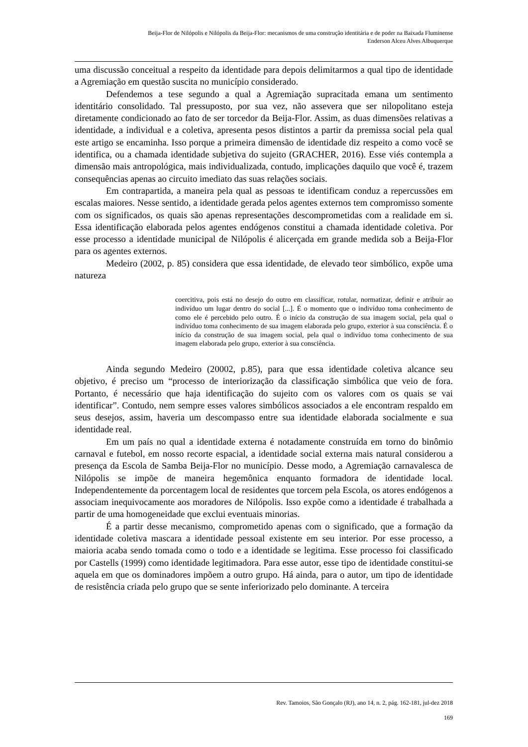Beija-Flor de Nilópolis e Nilópolis da Beija-Flor: mecanismos de uma construção identitária e de poder na Baixada Fluminense
Enderson Alceu Alves Albuquerque
uma discussão conceitual a respeito da identidade para depois delimitarmos a qual tipo de identidade a Agremiação em questão suscita no município considerado.
Defendemos a tese segundo a qual a Agremiação supracitada emana um sentimento identitário consolidado. Tal pressuposto, por sua vez, não assevera que ser nilopolitano esteja diretamente condicionado ao fato de ser torcedor da Beija-Flor. Assim, as duas dimensões relativas a identidade, a individual e a coletiva, apresenta pesos distintos a partir da premissa social pela qual este artigo se encaminha. Isso porque a primeira dimensão de identidade diz respeito a como você se identifica, ou a chamada identidade subjetiva do sujeito (GRACHER, 2016). Esse viés contempla a dimensão mais antropológica, mais individualizada, contudo, implicações daquilo que você é, trazem consequências apenas ao circuito imediato das suas relações sociais.
Em contrapartida, a maneira pela qual as pessoas te identificam conduz a repercussões em escalas maiores. Nesse sentido, a identidade gerada pelos agentes externos tem compromisso somente com os significados, os quais são apenas representações descomprometidas com a realidade em si. Essa identificação elaborada pelos agentes endógenos constitui a chamada identidade coletiva. Por esse processo a identidade municipal de Nilópolis é alicerçada em grande medida sob a Beija-Flor para os agentes externos.
Medeiro (2002, p. 85) considera que essa identidade, de elevado teor simbólico, expõe uma natureza
coercitiva, pois está no desejo do outro em classificar, rotular, normatizar, definir e atribuir ao indivíduo um lugar dentro do social [...]. É o momento que o indivíduo toma conhecimento de como ele é percebido pelo outro. É o início da construção de sua imagem social, pela qual o indivíduo toma conhecimento de sua imagem elaborada pelo grupo, exterior à sua consciência. É o início da construção de sua imagem social, pela qual o indivíduo toma conhecimento de sua imagem elaborada pelo grupo, exterior à sua consciência.
Ainda segundo Medeiro (20002, p.85), para que essa identidade coletiva alcance seu objetivo, é preciso um “processo de interiorização da classificação simbólica que veio de fora. Portanto, é necessário que haja identificação do sujeito com os valores com os quais se vai identificar”. Contudo, nem sempre esses valores simbólicos associados a ele encontram respaldo em seus desejos, assim, haveria um descompasso entre sua identidade elaborada socialmente e sua identidade real.
Em um país no qual a identidade externa é notadamente construída em torno do binômio carnaval e futebol, em nosso recorte espacial, a identidade social externa mais natural considerou a presença da Escola de Samba Beija-Flor no município. Desse modo, a Agremiação carnavalesca de Nilópolis se impõe de maneira hegemônica enquanto formadora de identidade local. Independentemente da porcentagem local de residentes que torcem pela Escola, os atores endógenos a associam inequivocamente aos moradores de Nilópolis. Isso expõe como a identidade é trabalhada a partir de uma homogeneidade que exclui eventuais minorias.
É a partir desse mecanismo, comprometido apenas com o significado, que a formação da identidade coletiva mascara a identidade pessoal existente em seu interior. Por esse processo, a maioria acaba sendo tomada como o todo e a identidade se legitima. Esse processo foi classificado por Castells (1999) como identidade legitimadora. Para esse autor, esse tipo de identidade constitui-se aquela em que os dominadores impõem a outro grupo. Há ainda, para o autor, um tipo de identidade de resistência criada pelo grupo que se sente inferiorizado pelo dominante. A terceira
Rev. Tamoios, São Gonçalo (RJ), ano 14, n. 2, pág. 162-181, jul-dez 2018
169